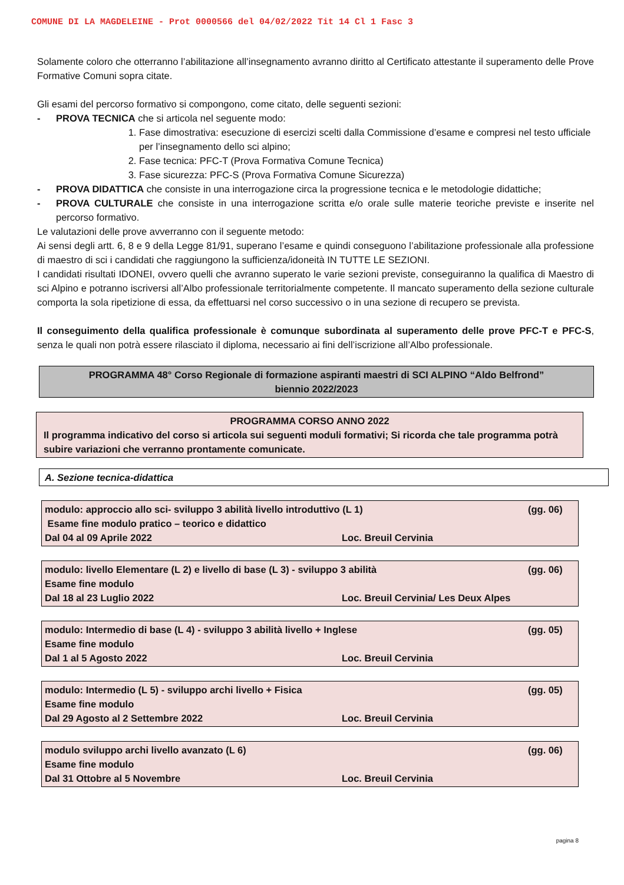COMUNE DI LA MAGDELEINE - Prot 0000566 del 04/02/2022 Tit 14 Cl 1 Fasc 3
Solamente coloro che otterranno l’abilitazione all’insegnamento avranno diritto al Certificato attestante il superamento delle Prove Formative Comuni sopra citate.
Gli esami del percorso formativo si compongono, come citato, delle seguenti sezioni:
- PROVA TECNICA che si articola nel seguente modo:
1. Fase dimostrativa: esecuzione di esercizi scelti dalla Commissione d’esame e compresi nel testo ufficiale per l’insegnamento dello sci alpino;
2. Fase tecnica: PFC-T (Prova Formativa Comune Tecnica)
3. Fase sicurezza: PFC-S (Prova Formativa Comune Sicurezza)
- PROVA DIDATTICA che consiste in una interrogazione circa la progressione tecnica e le metodologie didattiche;
- PROVA CULTURALE che consiste in una interrogazione scritta e/o orale sulle materie teoriche previste e inserite nel percorso formativo.
Le valutazioni delle prove avverranno con il seguente metodo:
Ai sensi degli artt. 6, 8 e 9 della Legge 81/91, superano l’esame e quindi conseguono l’abilitazione professionale alla professione di maestro di sci i candidati che raggiungono la sufficienza/idoneità IN TUTTE LE SEZIONI.
I candidati risultati IDONEI, ovvero quelli che avranno superato le varie sezioni previste, conseguiranno la qualifica di Maestro di sci Alpino e potranno iscriversi all’Albo professionale territorialmente competente. Il mancato superamento della sezione culturale comporta la sola ripetizione di essa, da effettuarsi nel corso successivo o in una sezione di recupero se prevista.
Il conseguimento della qualifica professionale è comunque subordinata al superamento delle prove PFC-T e PFC-S, senza le quali non potrà essere rilasciato il diploma, necessario ai fini dell’iscrizione all’Albo professionale.
PROGRAMMA 48° Corso Regionale di formazione aspiranti maestri di SCI ALPINO “Aldo Belfrond”
biennio 2022/2023
PROGRAMMA CORSO ANNO 2022
Il programma indicativo del corso si articola sui seguenti moduli formativi; Si ricorda che tale programma potrà subire variazioni che verranno prontamente comunicate.
A. Sezione tecnica-didattica
modulo: approccio allo sci- sviluppo 3 abilità livello introduttivo (L 1) (gg. 06)
Esame fine modulo pratico – teorico e didattico
Dal 04 al 09 Aprile 2022 Loc. Breuil Cervinia
modulo: livello Elementare (L 2) e livello di base (L 3) - sviluppo 3 abilità (gg. 06)
Esame fine modulo
Dal 18 al 23 Luglio 2022 Loc. Breuil Cervinia/ Les Deux Alpes
modulo: Intermedio di base (L 4) - sviluppo 3 abilità livello + Inglese (gg. 05)
Esame fine modulo
Dal 1 al 5 Agosto 2022 Loc. Breuil Cervinia
modulo: Intermedio (L 5) - sviluppo archi livello + Fisica (gg. 05)
Esame fine modulo
Dal 29 Agosto al 2 Settembre 2022 Loc. Breuil Cervinia
modulo sviluppo archi livello avanzato (L 6) (gg. 06)
Esame fine modulo
Dal 31 Ottobre al 5 Novembre Loc. Breuil Cervinia
pagina 8